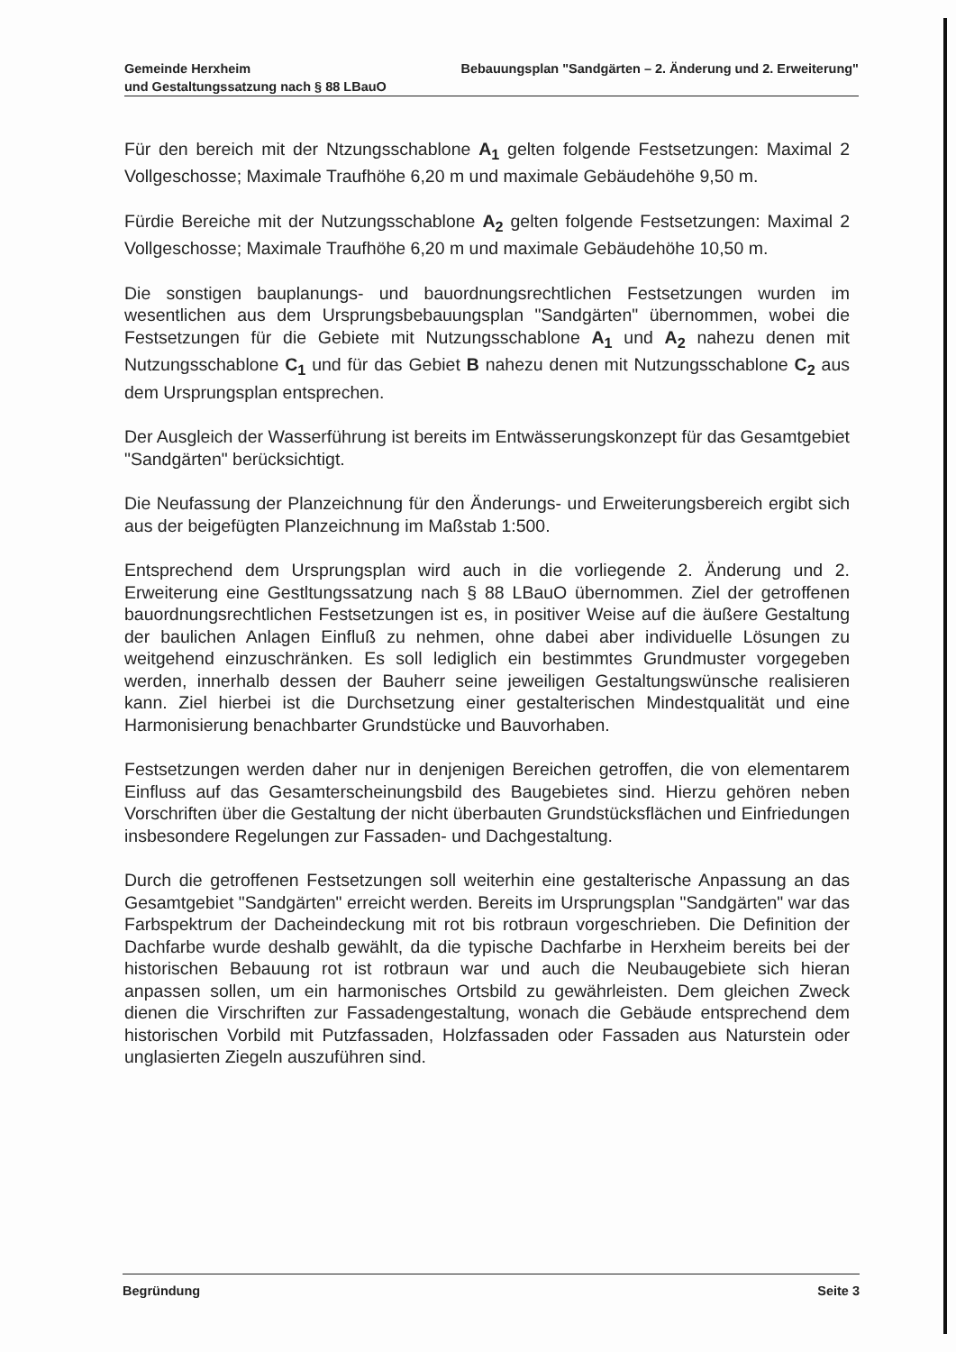Gemeinde Herxheim Bebauungsplan "Sandgärten – 2. Änderung und 2. Erweiterung"
und Gestaltungssatzung nach § 88 LBauO
Für den bereich mit der Ntzungsschablone A<sub>1</sub> gelten folgende Festsetzungen: Maximal 2 Vollgeschosse; Maximale Traufhöhe 6,20 m und maximale Gebäudehöhe 9,50 m.
Fürdie Bereiche mit der Nutzungsschablone A<sub>2</sub> gelten folgende Festsetzungen: Maximal 2 Vollgeschosse; Maximale Traufhöhe 6,20 m und maximale Gebäudehöhe 10,50 m.
Die sonstigen bauplanungs- und bauordnungsrechtlichen Festsetzungen wurden im wesentlichen aus dem Ursprungsbebauungsplan "Sandgärten" übernommen, wobei die Festsetzungen für die Gebiete mit Nutzungsschablone A<sub>1</sub> und A<sub>2</sub> nahezu denen mit Nutzungsschablone C<sub>1</sub> und für das Gebiet B nahezu denen mit Nutzungsschablone C<sub>2</sub> aus dem Ursprungsplan entsprechen.
Der Ausgleich der Wasserführung ist bereits im Entwässerungskonzept für das Gesamtgebiet "Sandgärten" berücksichtigt.
Die Neufassung der Planzeichnung für den Änderungs- und Erweiterungsbereich ergibt sich aus der beigefügten Planzeichnung im Maßstab 1:500.
Entsprechend dem Ursprungsplan wird auch in die vorliegende 2. Änderung und 2. Erweiterung eine Gestltungssatzung nach § 88 LBauO übernommen. Ziel der getroffenen bauordnungsrechtlichen Festsetzungen ist es, in positiver Weise auf die äußere Gestaltung der baulichen Anlagen Einfluß zu nehmen, ohne dabei aber individuelle Lösungen zu weitgehend einzuschränken. Es soll lediglich ein bestimmtes Grundmuster vorgegeben werden, innerhalb dessen der Bauherr seine jeweiligen Gestaltungswünsche realisieren kann. Ziel hierbei ist die Durchsetzung einer gestalterischen Mindestqualität und eine Harmonisierung benachbarter Grundstücke und Bauvorhaben.
Festsetzungen werden daher nur in denjenigen Bereichen getroffen, die von elementarem Einfluss auf das Gesamterscheinungsbild des Baugebietes sind. Hierzu gehören neben Vorschriften über die Gestaltung der nicht überbauten Grundstücksflächen und Einfriedungen insbesondere Regelungen zur Fassaden- und Dachgestaltung.
Durch die getroffenen Festsetzungen soll weiterhin eine gestalterische Anpassung an das Gesamtgebiet "Sandgärten" erreicht werden. Bereits im Ursprungsplan "Sandgärten" war das Farbspektrum der Dacheindeckung mit rot bis rotbraun vorgeschrieben. Die Definition der Dachfarbe wurde deshalb gewählt, da die typische Dachfarbe in Herxheim bereits bei der historischen Bebauung rot ist rotbraun war und auch die Neubaugebiete sich hieran anpassen sollen, um ein harmonisches Ortsbild zu gewährleisten. Dem gleichen Zweck dienen die Virschriften zur Fassadengestaltung, wonach die Gebäude entsprechend dem historischen Vorbild mit Putzfassaden, Holzfassaden oder Fassaden aus Naturstein oder unglasierten Ziegeln auszuführen sind.
Begründung Seite 3